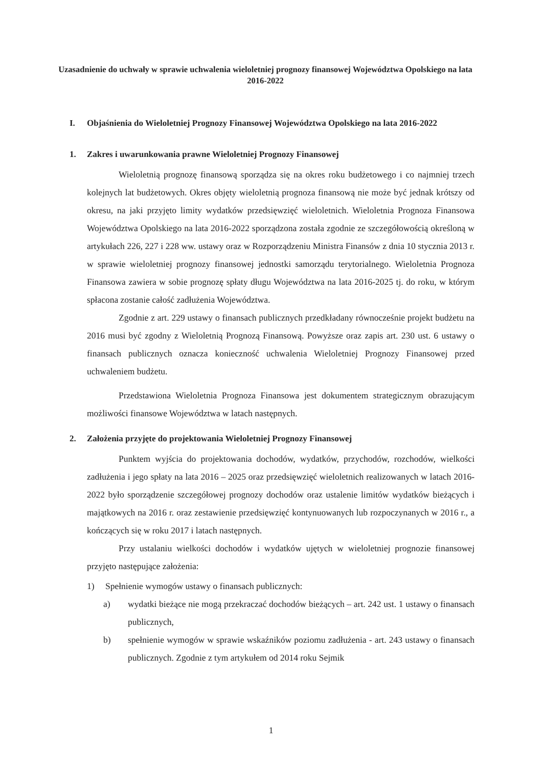Uzasadnienie do uchwały w sprawie uchwalenia wieloletniej prognozy finansowej Województwa Opolskiego na lata 2016-2022
I. Objaśnienia do Wieloletniej Prognozy Finansowej Województwa Opolskiego na lata 2016-2022
1. Zakres i uwarunkowania prawne Wieloletniej Prognozy Finansowej
Wieloletnią prognozę finansową sporządza się na okres roku budżetowego i co najmniej trzech kolejnych lat budżetowych. Okres objęty wieloletnią prognoza finansową nie może być jednak krótszy od okresu, na jaki przyjęto limity wydatków przedsięwzięć wieloletnich. Wieloletnia Prognoza Finansowa Województwa Opolskiego na lata 2016-2022 sporządzona została zgodnie ze szczegółowością określoną w artykułach 226, 227 i 228 ww. ustawy oraz w Rozporządzeniu Ministra Finansów z dnia 10 stycznia 2013 r. w sprawie wieloletniej prognozy finansowej jednostki samorządu terytorialnego. Wieloletnia Prognoza Finansowa zawiera w sobie prognozę spłaty długu Województwa na lata 2016-2025 tj. do roku, w którym spłacona zostanie całość zadłużenia Województwa.
Zgodnie z art. 229 ustawy o finansach publicznych przedkładany równocześnie projekt budżetu na 2016 musi być zgodny z Wieloletnią Prognozą Finansową. Powyższe oraz zapis art. 230 ust. 6 ustawy o finansach publicznych oznacza konieczność uchwalenia Wieloletniej Prognozy Finansowej przed uchwaleniem budżetu.
Przedstawiona Wieloletnia Prognoza Finansowa jest dokumentem strategicznym obrazującym możliwości finansowe Województwa w latach następnych.
2. Założenia przyjęte do projektowania Wieloletniej Prognozy Finansowej
Punktem wyjścia do projektowania dochodów, wydatków, przychodów, rozchodów, wielkości zadłużenia i jego spłaty na lata 2016 – 2025 oraz przedsięwzięć wieloletnich realizowanych w latach 2016-2022 było sporządzenie szczegółowej prognozy dochodów oraz ustalenie limitów wydatków bieżących i majątkowych na 2016 r. oraz zestawienie przedsięwzięć kontynuowanych lub rozpoczynanych w 2016 r., a kończących się w roku 2017 i latach następnych.
Przy ustalaniu wielkości dochodów i wydatków ujętych w wieloletniej prognozie finansowej przyjęto następujące założenia:
1) Spełnienie wymogów ustawy o finansach publicznych:
a) wydatki bieżące nie mogą przekraczać dochodów bieżących – art. 242 ust. 1 ustawy o finansach publicznych,
b) spełnienie wymogów w sprawie wskaźników poziomu zadłużenia - art. 243 ustawy o finansach publicznych. Zgodnie z tym artykułem od 2014 roku Sejmik
1